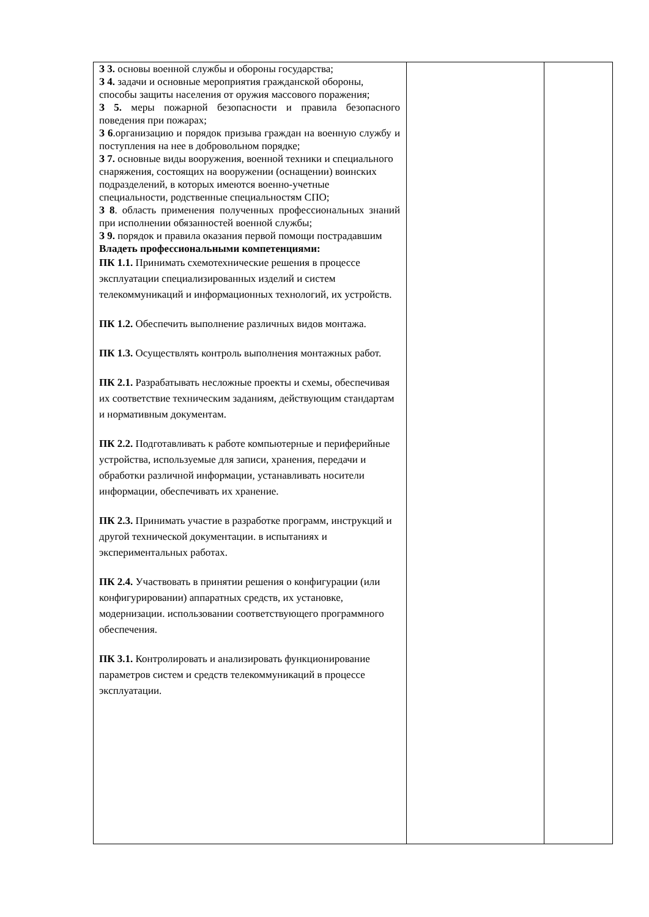| З 3. основы военной службы и обороны государства; З 4. задачи и основные мероприятия гражданской обороны, способы защиты населения от оружия массового поражения; З 5. меры пожарной безопасности и правила безопасного поведения при пожарах; З 6 .организацию и порядок призыва граждан на военную службу и поступления на нее в добровольном порядке; З 7. основные виды вооружения, военной техники и специального снаряжения, состоящих на вооружении (оснащении) воинских подразделений, в которых имеются военно-учетные специальности, родственные специальностям СПО; З 8 . область применения полученных профессиональных знаний при исполнении обязанностей военной службы; З 9. порядок и правила оказания первой помощи пострадавшим Владеть профессиональными компетенциями: ПК 1.1. Принимать схемотехнические решения в процессе эксплуатации специализированных изделий и систем телекоммуникаций и информационных технологий, их устройств. ПК 1.2. Обеспечить выполнение различных видов монтажа. ПК 1.3. Осуществлять контроль выполнения монтажных работ. ПК 2.1. Разрабатывать несложные проекты и схемы, обеспечивая их соответствие техническим заданиям, действующим стандартам и нормативным документам. ПК 2.2. Подготавливать к работе компьютерные и периферийные устройства, используемые для записи, хранения, передачи и обработки различной информации, устанавливать носители информации, обеспечивать их хранение. ПК 2.3. Принимать участие в разработке программ, инструкций и другой технической документации. в испытаниях и экспериментальных работах. ПК 2.4. Участвовать в принятии решения о конфигурации (или конфигурировании) аппаратных средств, их установке, модернизации. использовании соответствующего программного обеспечения. ПК 3.1. Контролировать и анализировать функционирование параметров систем и средств телекоммуникаций в процессе эксплуатации. | | |